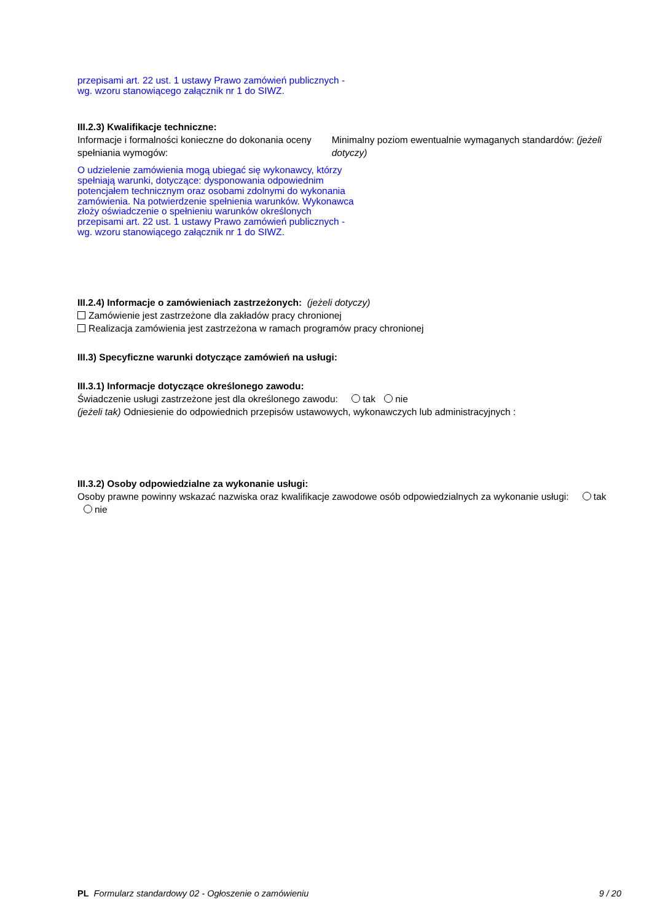przepisami art. 22 ust. 1 ustawy Prawo zamówień publicznych - wg. wzoru stanowiącego załącznik nr 1 do SIWZ.
III.2.3) Kwalifikacje techniczne:
Informacje i formalności konieczne do dokonania oceny spełniania wymogów:
Minimalny poziom ewentualnie wymaganych standardów: (jeżeli dotyczy)
O udzielenie zamówienia mogą ubiegać się wykonawcy, którzy spełniają warunki, dotyczące: dysponowania odpowiednim potencjałem technicznym oraz osobami zdolnymi do wykonania zamówienia. Na potwierdzenie spełnienia warunków. Wykonawca złoży oświadczenie o spełnieniu warunków określonych przepisami art. 22 ust. 1 ustawy Prawo zamówień publicznych - wg. wzoru stanowiącego załącznik nr 1 do SIWZ.
III.2.4) Informacje o zamówieniach zastrzeżonych: (jeżeli dotyczy)
Zamówienie jest zastrzeżone dla zakładów pracy chronionej
Realizacja zamówienia jest zastrzeżona w ramach programów pracy chronionej
III.3) Specyficzne warunki dotyczące zamówień na usługi:
III.3.1) Informacje dotyczące określonego zawodu:
Świadczenie usługi zastrzeżone jest dla określonego zawodu: tak nie
(jeżeli tak) Odniesienie do odpowiednich przepisów ustawowych, wykonawczych lub administracyjnych :
III.3.2) Osoby odpowiedzialne za wykonanie usługi:
Osoby prawne powinny wskazać nazwiska oraz kwalifikacje zawodowe osób odpowiedzialnych za wykonanie usługi: tak nie
PL Formularz standardowy 02 - Ogłoszenie o zamówieniu 9 / 20